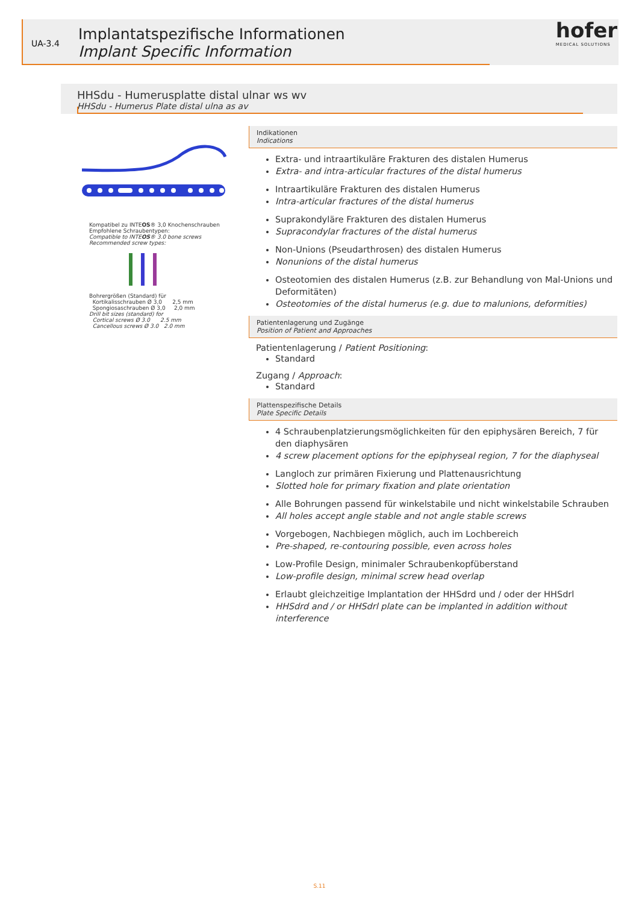UA-3.4
Implantatspezifische Informationen
Implant Specific Information
hofer
MEDICAL SOLUTIONS
HHSdu - Humerusplatte distal ulnar ws wv
HHSdu - Humerus Plate distal ulna as av
Kompatibel zu INTEOS® 3,0 Knochenschrauben
Empfohlene Schraubentypen:
Compatible to INTEOS® 3.0 bone screws
Recommended screw types:
Bohrergrößen (Standard) für
Kortikalisschrauben Ø 3,0 2,5 mm
Spongiosaschrauben Ø 3,0 2,0 mm
Drill bit sizes (standard) for
Cortical screws Ø 3.0 2.5 mm
Cancellous screws Ø 3.0 2.0 mm
Indikationen
Indications
Extra- und intraartikuläre Frakturen des distalen Humerus
Extra- and intra-articular fractures of the distal humerus
Intraartikuläre Frakturen des distalen Humerus
Intra-articular fractures of the distal humerus
Suprakondyläre Frakturen des distalen Humerus
Supracondylar fractures of the distal humerus
Non-Unions (Pseudarthrosen) des distalen Humerus
Nonunions of the distal humerus
Osteotomien des distalen Humerus (z.B. zur Behandlung von Mal-Unions und Deformitäten)
Osteotomies of the distal humerus (e.g. due to malunions, deformities)
Patientenlagerung und Zugänge
Position of Patient and Approaches
Patientenlagerung / Patient Positioning:
Standard
Zugang / Approach:
Standard
Plattenspezifische Details
Plate Specific Details
4 Schraubenplatzierungsmöglichkeiten für den epiphysären Bereich, 7 für den diaphysären
4 screw placement options for the epiphyseal region, 7 for the diaphyseal
Langloch zur primären Fixierung und Plattenausrichtung
Slotted hole for primary fixation and plate orientation
Alle Bohrungen passend für winkelstabile und nicht winkelstabile Schrauben
All holes accept angle stable and not angle stable screws
Vorgebogen, Nachbiegen möglich, auch im Lochbereich
Pre-shaped, re-contouring possible, even across holes
Low-Profile Design, minimaler Schraubenkopfüberstand
Low-profile design, minimal screw head overlap
Erlaubt gleichzeitige Implantation der HHSdrd und / oder der HHSdrl
HHSdrd and / or HHSdrl plate can be implanted in addition without interference
S.11